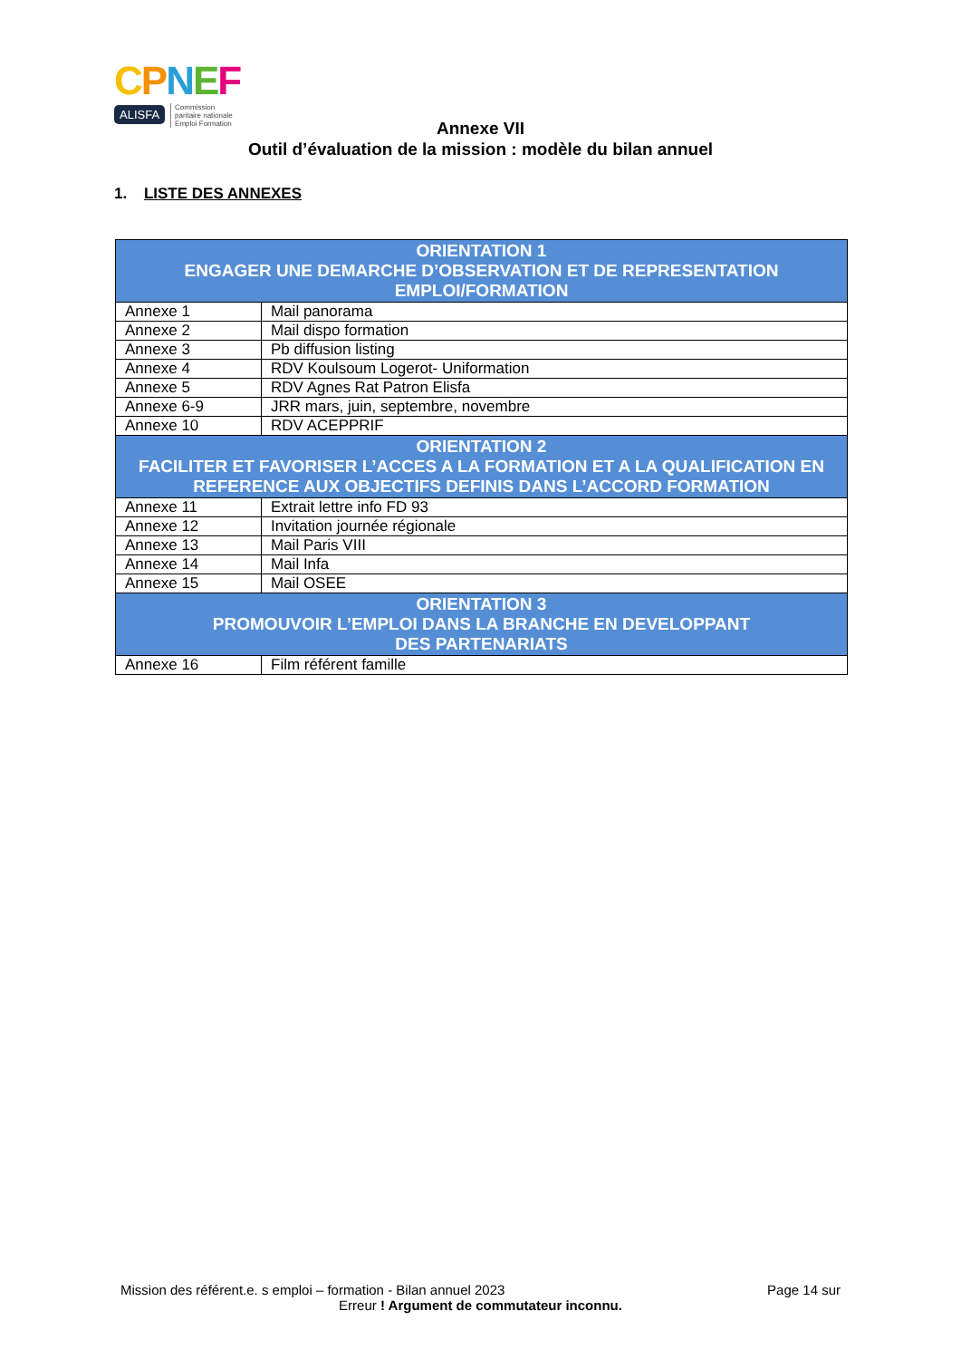CPNEF
ALISFA Commission
paritaire nationale
Emploi Formation
Annexe VII
Outil d’évaluation de la mission : modèle du bilan annuel
1. LISTE DES ANNEXES
| ORIENTATION 1 ENGAGER UNE DEMARCHE D’OBSERVATION ET DE REPRESENTATION EMPLOI/FORMATION | |
| --- | --- |
| Annexe 1 | Mail panorama |
| Annexe 2 | Mail dispo formation |
| Annexe 3 | Pb diffusion listing |
| Annexe 4 | RDV Koulsoum Logerot- Uniformation |
| Annexe 5 | RDV Agnes Rat Patron Elisfa |
| Annexe 6-9 | JRR mars, juin, septembre, novembre |
| Annexe 10 | RDV ACEPPRIF |
| ORIENTATION 2 FACILITER ET FAVORISER L’ACCES A LA FORMATION ET A LA QUALIFICATION EN REFERENCE AUX OBJECTIFS DEFINIS DANS L’ACCORD FORMATION | |
| Annexe 11 | Extrait lettre info FD 93 |
| Annexe 12 | Invitation journée régionale |
| Annexe 13 | Mail Paris VIII |
| Annexe 14 | Mail Infa |
| Annexe 15 | Mail OSEE |
| ORIENTATION 3 PROMOUVOIR L’EMPLOI DANS LA BRANCHE EN DEVELOPPANT DES PARTENARIATS | |
| Annexe 16 | Film référent famille |
Page 14 sur Mission des référent.e. s emploi – formation - Bilan annuel 2023
Erreur ! Argument de commutateur inconnu.